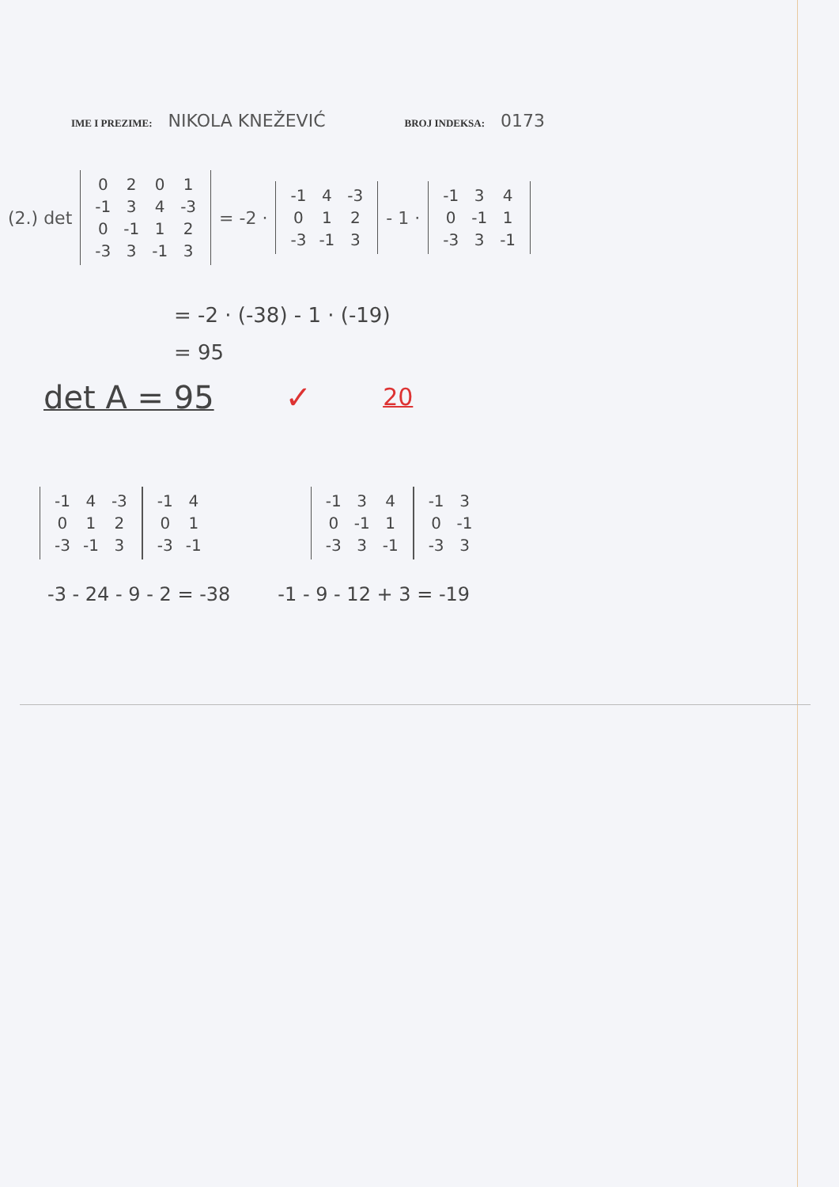IME I PREZIME: NIKOLA KNEŽEVIĆ BROJ INDEKSA: 0173
(2.) det
| 0 | 2 | 0 | 1 |
| -1 | 3 | 4 | -3 |
| 0 | -1 | 1 | 2 |
| -3 | 3 | -1 | 3 |
= -2 ·
| -1 | 4 | -3 |
| 0 | 1 | 2 |
| -3 | -1 | 3 |
- 1 ·
| -1 | 3 | 4 |
| 0 | -1 | 1 |
| -3 | 3 | -1 |
= -2 · (-38) - 1 · (-19)
= 95
det A = 95 ✓ 20
| -1 | 4 | -3 |
| 0 | 1 | 2 |
| -3 | -1 | 3 |
| -1 | 4 |
| 0 | 1 |
| -3 | -1 |
| -1 | 3 | 4 |
| 0 | -1 | 1 |
| -3 | 3 | -1 |
| -1 | 3 |
| 0 | -1 |
| -3 | 3 |
-3 - 24 - 9 - 2 = -38 -1 - 9 - 12 + 3 = -19